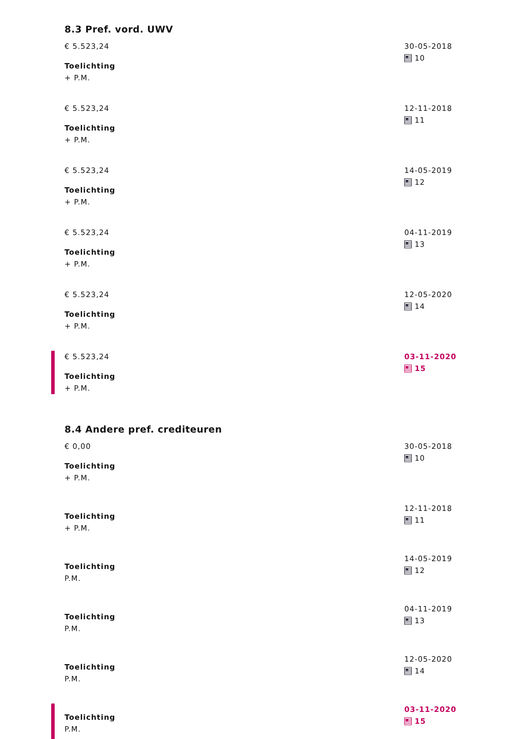8.3 Pref. vord. UWV
€ 5.523,24
Toelichting
+ P.M.
30-05-2018
10
€ 5.523,24
Toelichting
+ P.M.
12-11-2018
11
€ 5.523,24
Toelichting
+ P.M.
14-05-2019
12
€ 5.523,24
Toelichting
+ P.M.
04-11-2019
13
€ 5.523,24
Toelichting
+ P.M.
12-05-2020
14
€ 5.523,24
Toelichting
+ P.M.
03-11-2020
15
8.4 Andere pref. crediteuren
€ 0,00
Toelichting
+ P.M.
30-05-2018
10
Toelichting
+ P.M.
12-11-2018
11
Toelichting
P.M.
14-05-2019
12
Toelichting
P.M.
04-11-2019
13
Toelichting
P.M.
12-05-2020
14
Toelichting
P.M.
03-11-2020
15